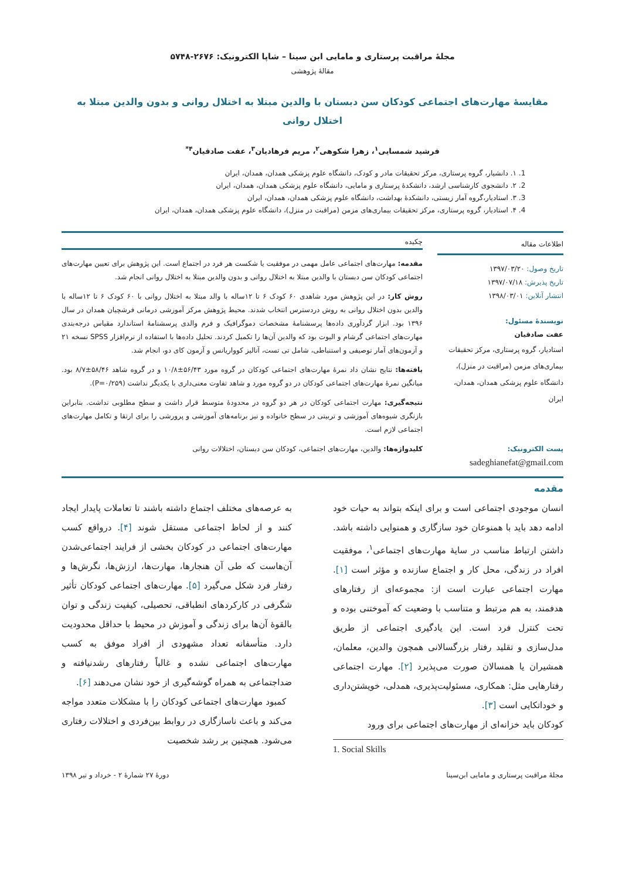مجلهٔ مراقبت پرستاری و مامایی ابن سینا – شاپا الکترونیک: ۲۶۷۶-۵۷۴۸
مقالهٔ پژوهشی
مقایسهٔ مهارت‌های اجتماعی کودکان سن دبستان با والدین مبتلا به اختلال روانی و بدون والدین مبتلا به اختلال روانی
فرشید شمسایی<sup>۱</sup>، زهرا شکوهی<sup>۲</sup>، مریم فرهادیان<sup>۳</sup>، عفت صادقیان<sup>۴*</sup>
1. ۱. دانشیار، گروه پرستاری، مرکز تحقیقات مادر و کودک، دانشگاه علوم پزشکی همدان، همدان، ایران
2. ۲. دانشجوی کارشناسی ارشد، دانشکدهٔ پرستاری و مامایی، دانشگاه علوم پزشکی همدان، همدان، ایران
3. ۳. استادیار،گروه آمار زیستی، دانشکدهٔ بهداشت، دانشگاه علوم پزشکی همدان، همدان، ایران
4. ۴. استادیار، گروه پرستاری، مرکز تحقیقات بیماری‌های مزمن (مراقبت در منزل)، دانشگاه علوم پزشکی همدان، همدان، ایران
اطلاعات مقاله
تاریخ وصول: ۱۳۹۷/۰۳/۲۰
تاریخ پذیرش: ۱۳۹۷/۰۷/۱۸
انتشار آنلاین: ۱۳۹۸/۰۳/۰۱
نویسندهٔ مسئول:
عفت صادقیان
استادیار، گروه پرستاری، مرکز تحقیقات بیماری‌های مزمن (مراقبت در منزل)، دانشگاه علوم پزشکی همدان، همدان، ایران
پست الکترونیک:
sadeghianefat@gmail.com
چکیده
مقدمه: مهارت‌های اجتماعی عامل مهمی در موفقیت یا شکست هر فرد در اجتماع است. این پژوهش برای تعیین مهارت‌های اجتماعی کودکان سن دبستان با والدین مبتلا به اختلال روانی و بدون والدین مبتلا به اختلال روانی انجام شد.
روش کار: در این پژوهش مورد شاهدی ۶۰ کودک ۶ تا ۱۲ساله با والد مبتلا به اختلال روانی با ۶۰ کودک ۶ تا ۱۲ساله با والدین بدون اختلال روانی به روش دردسترس انتخاب شدند. محیط پژوهش مرکز آموزشی درمانی فرشچیان همدان در سال ۱۳۹۶ بود. ابزار گردآوری داده‌ها پرسشنامهٔ مشخصات دموگرافیک و فرم والدی پرسشنامهٔ استاندارد مقیاس درجه‌بندی مهارت‌های اجتماعی گرشام و الیوت بود که والدین آن‌ها را تکمیل کردند. تحلیل داده‌ها با استفاده از نرم‌افزار SPSS نسخه ۲۱ و آزمون‌های آمار توصیفی و استنباطی، شامل تی تست، آنالیز کوواریانس و آزمون کای دو، انجام شد.
یافته‌ها: نتایج نشان داد نمرهٔ مهارت‌های اجتماعی کودکان در گروه مورد ۵۶/۴۳±۱۰/۸ و در گروه شاهد ۵۸/۴۶±۸/۷ بود. میانگین نمرهٔ مهارت‌های اجتماعی کودکان در دو گروه مورد و شاهد تفاوت معنی‌داری با یکدیگر نداشت (P=۰/۲۵۹).
نتیجه‌گیری: مهارت اجتماعی کودکان در هر دو گروه در محدودهٔ متوسط قرار داشت و سطح مطلوبی نداشت. بنابراین بازنگری شیوه‌های آموزشی و تربیتی در سطح خانواده و نیز برنامه‌های آموزشی و پرورشی را برای ارتقا و تکامل مهارت‌های اجتماعی لازم است.
کلیدواژه‌ها: والدین، مهارت‌های اجتماعی، کودکان سن دبستان، اختلالات روانی
مقدمه
انسان موجودی اجتماعی است و برای اینکه بتواند به حیات خود ادامه دهد باید با همنوعان خود سازگاری و همنوایی داشته باشد. داشتن ارتباط مناسب در سایهٔ مهارت‌های اجتماعی<sup>۱</sup>، موفقیت افراد در زندگی، محل کار و اجتماع سازنده و مؤثر است [۱]. مهارت اجتماعی عبارت است از: مجموعه‌ای از رفتارهای هدفمند، به هم مرتبط و متناسب با وضعیت که آموختنی بوده و تحت کنترل فرد است. این یادگیری اجتماعی از طریق مدل‌سازی و تقلید رفتار بزرگسالانی همچون والدین، معلمان، همشیران یا همسالان صورت می‌پذیرد [۲]. مهارت اجتماعی رفتارهایی مثل: همکاری، مسئولیت‌پذیری، همدلی، خویشتن‌داری و خوداتکایی است [۳].
کودکان باید خزانه‌ای از مهارت‌های اجتماعی برای ورود
1. Social Skills
به عرصه‌های مختلف اجتماع داشته باشند تا تعاملات پایدار ایجاد کنند و از لحاظ اجتماعی مستقل شوند [۴]. درواقع کسب مهارت‌های اجتماعی در کودکان بخشی از فرایند اجتماعی‌شدن آن‌هاست که طی آن هنجارها، مهارت‌ها، ارزش‌ها، نگرش‌ها و رفتار فرد شکل می‌گیرد [۵]. مهارت‌های اجتماعی کودکان تأثیر شگرفی در کارکردهای انطباقی، تحصیلی، کیفیت زندگی و توان بالقوهٔ آن‌ها برای زندگی و آموزش در محیط با حداقل محدودیت دارد. متأسفانه تعداد مشهودی از افراد موفق به کسب مهارت‌های اجتماعی نشده و غالباً رفتارهای رشدنیافته و ضداجتماعی به همراه گوشه‌گیری از خود نشان می‌دهند [۶].
کمبود مهارت‌های اجتماعی کودکان را با مشکلات متعدد مواجه می‌کند و باعث ناسازگاری در روابط بین‌فردی و اختلالات رفتاری می‌شود. همچنین بر رشد شخصیت
مجلهٔ مراقبت پرستاری و مامایی ابن‌سینا دورهٔ ۲۷ شمارهٔ ۲ - خرداد و تیر ۱۳۹۸